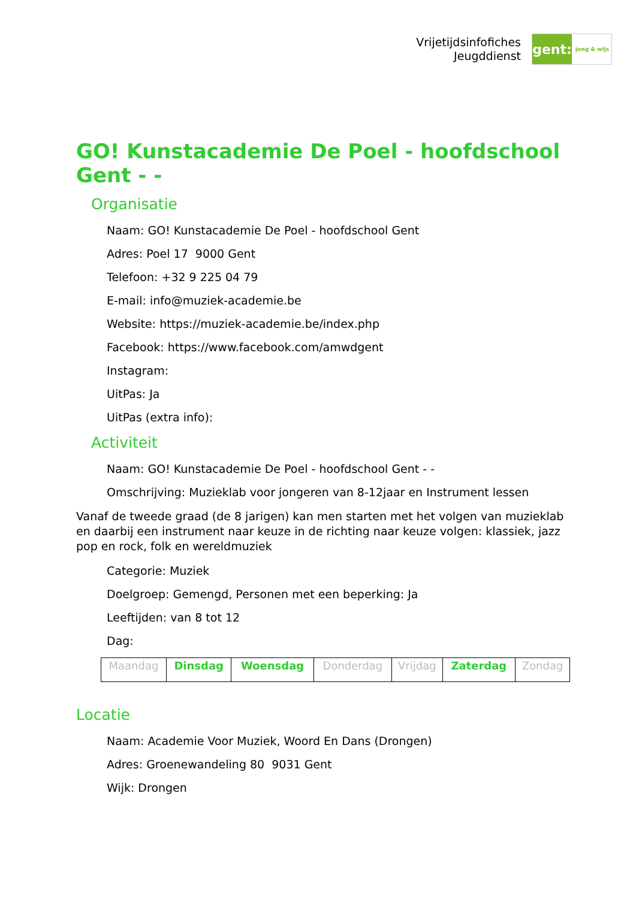Vrijetijdsinfofiches
Jeugddienst
gent:
jong & wijs
GO! Kunstacademie De Poel - hoofdschool Gent - -
Organisatie
Naam: GO! Kunstacademie De Poel - hoofdschool Gent
Adres: Poel 17 9000 Gent
Telefoon: +32 9 225 04 79
E-mail: info@muziek-academie.be
Website: https://muziek-academie.be/index.php
Facebook: https://www.facebook.com/amwdgent
Instagram:
UitPas: Ja
UitPas (extra info):
Activiteit
Naam: GO! Kunstacademie De Poel - hoofdschool Gent - -
Omschrijving: Muzieklab voor jongeren van 8-12jaar en Instrument lessen
Vanaf de tweede graad (de 8 jarigen) kan men starten met het volgen van muzieklab en daarbij een instrument naar keuze in de richting naar keuze volgen: klassiek, jazz pop en rock, folk en wereldmuziek
Categorie: Muziek
Doelgroep: Gemengd, Personen met een beperking: Ja
Leeftijden: van 8 tot 12
Dag:
| Maandag | Dinsdag | Woensdag | Donderdag | Vrijdag | Zaterdag | Zondag |
Locatie
Naam: Academie Voor Muziek, Woord En Dans (Drongen)
Adres: Groenewandeling 80 9031 Gent
Wijk: Drongen